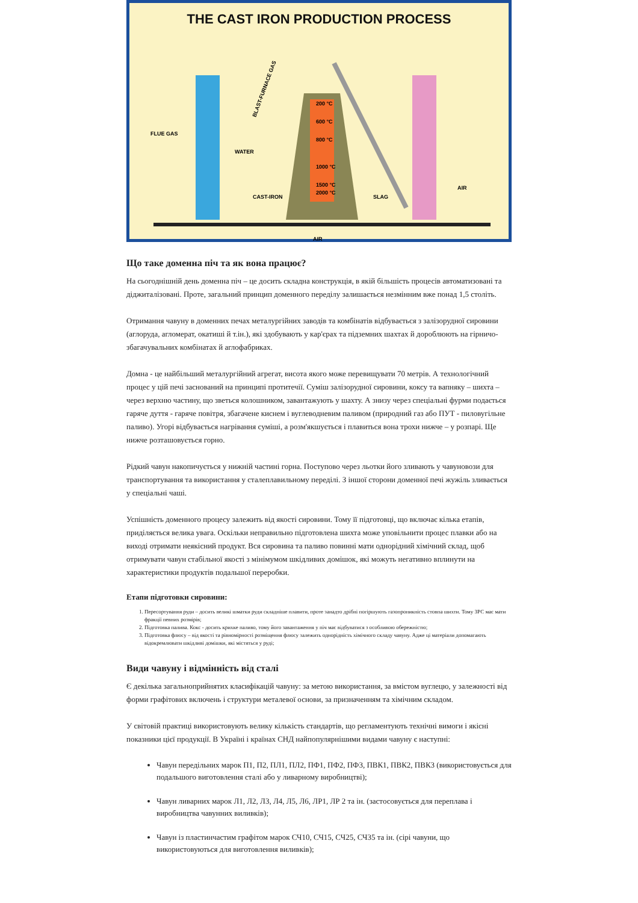THE CAST IRON PRODUCTION PROCESS
FLUE GAS
WATER
CAST-IRON
SLAG
AIR
200 °C
600 °C
800 °C
1000 °C
1500 °C
2000 °C
AIR
BLAST-FURNACE GAS
Що таке доменна піч та як вона працює?
На сьогоднішній день доменна піч – це досить складна конструкція, в якій більшість процесів автоматизовані та діджиталізовані. Проте, загальний принцип доменного переділу залишається незмінним вже понад 1,5 століть.
Отримання чавуну в доменних печах металургійних заводів та комбінатів відбувається з залізорудної сировини (аглоруда, агломерат, окатиші й т.ін.), які здобувають у кар'єрах та підземних шахтах й дороблюють на гірничо-збагачувальних комбінатах й аглофабриках.
Домна - це найбільший металургійний агрегат, висота якого може перевищувати 70 метрів. А технологічний процес у цій печі заснований на принципі протитечії. Суміш залізорудної сировини, коксу та вапняку – шихта – через верхню частину, що зветься колошником, завантажують у шахту. А знизу через спеціальні фурми подається гаряче дуття - гаряче повітря, збагачене киснем і вуглеводневим паливом (природний газ або ПУТ - пиловугільне паливо). Угорі відбувається нагрівання суміші, а розм'якшується і плавиться вона трохи нижче – у розпарі. Ще нижче розташовується горно.
Рідкий чавун накопичується у нижній частині горна. Поступово через льотки його зливають у чавуновози для транспортування та використання у сталеплавильному переділі. З іншої сторони доменної печі жужіль зливається у спеціальні чаші.
Успішність доменного процесу залежить від якості сировини. Тому її підготовці, що включає кілька етапів, приділяється велика увага. Оскільки неправильно підготовлена шихта може уповільнити процес плавки або на виході отримати неякісний продукт. Вся сировина та паливо повинні мати однорідний хімічний склад, щоб отримувати чавун стабільної якості з мінімумом шкідливих домішок, які можуть негативно вплинути на характеристики продуктів подальшої переробки.
Етапи підготовки сировини:
1. Пересортування руди – досить великі шматки руди складніше плавити, проте занадто дрібні погіршують газопроникність стовпа шихти. Тому ЗРС має мати фракції певних розмірів;
2. Підготовка палива. Кокс - досить крихке паливо, тому його завантаження у піч має відбуватися з особливою обережністю;
3. Підготовка флюсу – від якості та рівномірності розміщення флюсу залежить однорідність хімічного складу чавуну. Адже ці матеріали допомагають відокремлювати шкідливі домішки, які містяться у руді;
Види чавуну і відмінність від сталі
Є декілька загальноприйнятих класифікацій чавуну: за метою використання, за вмістом вуглецю, у залежності від форми графітових включень і структури металевої основи, за призначенням та хімічним складом.
У світовій практиці використовують велику кількість стандартів, що регламентують технічні вимоги і якісні показники цієї продукції. В Україні і країнах СНД найпопулярнішими видами чавуну є наступні:
Чавун передільних марок П1, П2, ПЛ1, ПЛ2, ПФ1, ПФ2, ПФ3, ПВК1, ПВК2, ПВК3 (використовується для подальшого виготовлення сталі або у ливарному виробництві);
Чавун ливарних марок Л1, Л2, Л3, Л4, Л5, Л6, ЛР1, ЛР 2 та ін. (застосовується для переплава і виробництва чавунних виливків);
Чавун із пластинчастим графітом марок СЧ10, СЧ15, СЧ25, СЧ35 та ін. (сірі чавуни, що використовуються для виготовлення виливків);